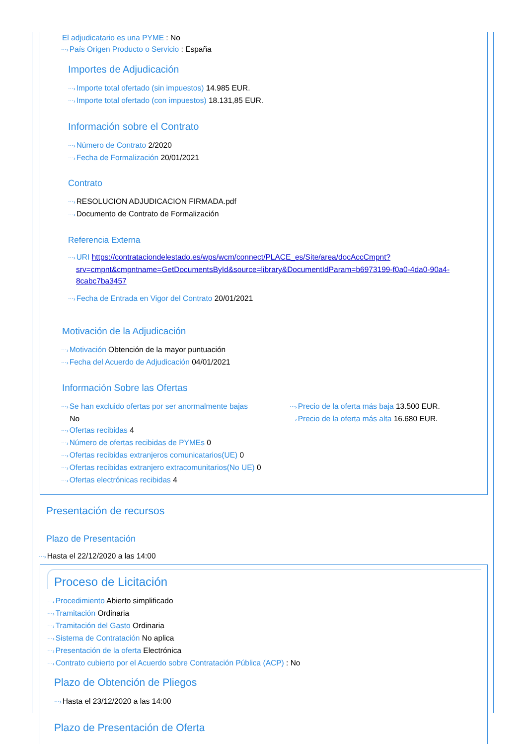El adjudicatario es una PYME : No
⋯›País Origen Producto o Servicio : España
Importes de Adjudicación
⋯›Importe total ofertado (sin impuestos) 14.985 EUR.
⋯›Importe total ofertado (con impuestos) 18.131,85 EUR.
Información sobre el Contrato
⋯›Número de Contrato 2/2020
⋯›Fecha de Formalización 20/01/2021
Contrato
⋯›RESOLUCION ADJUDICACION FIRMADA.pdf
⋯›Documento de Contrato de Formalización
Referencia Externa
⋯›URI https://contrataciondelestado.es/wps/wcm/connect/PLACE_es/Site/area/docAccCmpnt?srv=cmpnt&cmpntname=GetDocumentsById&source=library&DocumentIdParam=b6973199-f0a0-4da0-90a4-8cabc7ba3457
⋯›Fecha de Entrada en Vigor del Contrato 20/01/2021
Motivación de la Adjudicación
⋯›Motivación Obtención de la mayor puntuación
⋯›Fecha del Acuerdo de Adjudicación 04/01/2021
Información Sobre las Ofertas
⋯›Se han excluido ofertas por ser anormalmente bajas
No
⋯›Ofertas recibidas 4
⋯›Número de ofertas recibidas de PYMEs 0
⋯›Ofertas recibidas extranjeros comunicatarios(UE) 0
⋯›Ofertas recibidas extranjero extracomunitarios(No UE) 0
⋯›Ofertas electrónicas recibidas 4
⋯›Precio de la oferta más baja 13.500 EUR.
⋯›Precio de la oferta más alta 16.680 EUR.
Presentación de recursos
Plazo de Presentación
⋯›Hasta el 22/12/2020 a las 14:00
Proceso de Licitación
⋯›Procedimiento Abierto simplificado
⋯›Tramitación Ordinaria
⋯›Tramitación del Gasto Ordinaria
⋯›Sistema de Contratación No aplica
⋯›Presentación de la oferta Electrónica
⋯›Contrato cubierto por el Acuerdo sobre Contratación Pública (ACP) : No
Plazo de Obtención de Pliegos
⋯›Hasta el 23/12/2020 a las 14:00
Plazo de Presentación de Oferta
⋯›